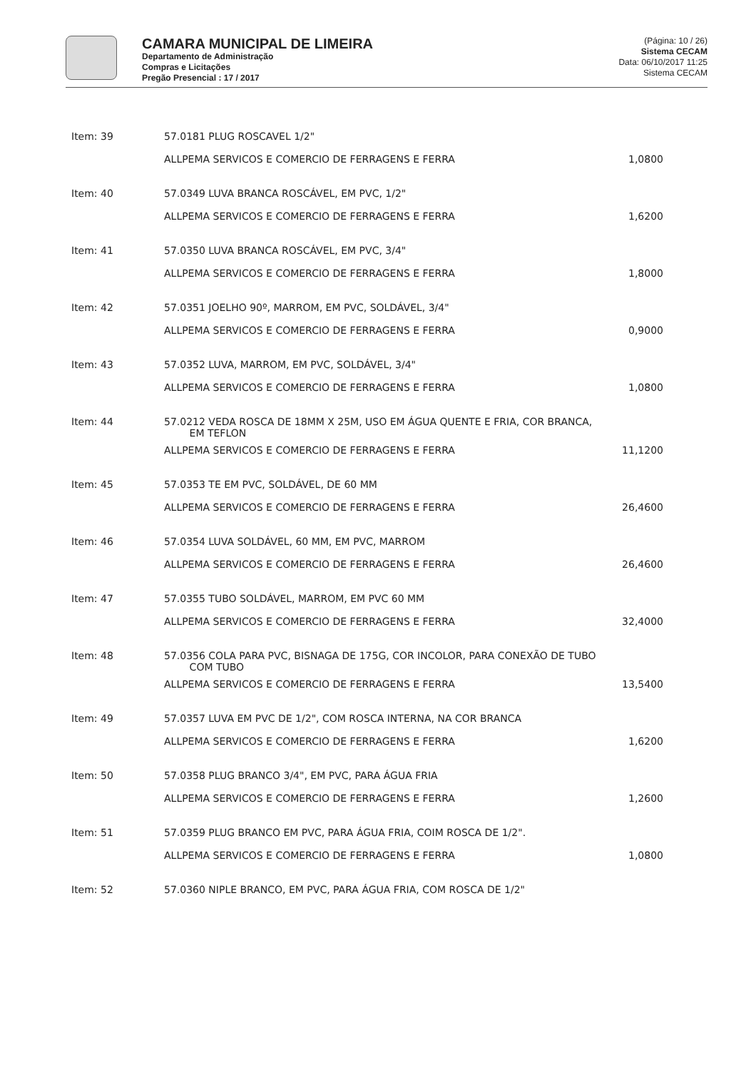CAMARA MUNICIPAL DE LIMEIRA
Departamento de Administração
Compras e Licitações
Pregão Presencial : 17 / 2017
(Página: 10 / 26)
Sistema CECAM
Data: 06/10/2017 11:25
Sistema CECAM
| Item: 39 | 57.0181 PLUG ROSCAVEL 1/2" | |
| | ALLPEMA SERVICOS E COMERCIO DE FERRAGENS E FERRA | 1,0800 |
| Item: 40 | 57.0349 LUVA BRANCA ROSCÁVEL, EM PVC, 1/2" | |
| | ALLPEMA SERVICOS E COMERCIO DE FERRAGENS E FERRA | 1,6200 |
| Item: 41 | 57.0350 LUVA BRANCA ROSCÁVEL, EM PVC, 3/4" | |
| | ALLPEMA SERVICOS E COMERCIO DE FERRAGENS E FERRA | 1,8000 |
| Item: 42 | 57.0351 JOELHO 90º, MARROM, EM PVC, SOLDÁVEL, 3/4" | |
| | ALLPEMA SERVICOS E COMERCIO DE FERRAGENS E FERRA | 0,9000 |
| Item: 43 | 57.0352 LUVA, MARROM, EM PVC, SOLDÁVEL, 3/4" | |
| | ALLPEMA SERVICOS E COMERCIO DE FERRAGENS E FERRA | 1,0800 |
| Item: 44 | 57.0212 VEDA ROSCA DE 18MM X 25M, USO EM ÁGUA QUENTE E FRIA, COR BRANCA, EM TEFLON | |
| | ALLPEMA SERVICOS E COMERCIO DE FERRAGENS E FERRA | 11,1200 |
| Item: 45 | 57.0353 TE EM PVC, SOLDÁVEL, DE 60 MM | |
| | ALLPEMA SERVICOS E COMERCIO DE FERRAGENS E FERRA | 26,4600 |
| Item: 46 | 57.0354 LUVA SOLDÁVEL, 60 MM, EM PVC, MARROM | |
| | ALLPEMA SERVICOS E COMERCIO DE FERRAGENS E FERRA | 26,4600 |
| Item: 47 | 57.0355 TUBO SOLDÁVEL, MARROM, EM PVC 60 MM | |
| | ALLPEMA SERVICOS E COMERCIO DE FERRAGENS E FERRA | 32,4000 |
| Item: 48 | 57.0356 COLA PARA PVC, BISNAGA DE 175G, COR INCOLOR, PARA CONEXÃO DE TUBO COM TUBO | |
| | ALLPEMA SERVICOS E COMERCIO DE FERRAGENS E FERRA | 13,5400 |
| Item: 49 | 57.0357 LUVA EM PVC DE 1/2", COM ROSCA INTERNA, NA COR BRANCA | |
| | ALLPEMA SERVICOS E COMERCIO DE FERRAGENS E FERRA | 1,6200 |
| Item: 50 | 57.0358 PLUG BRANCO 3/4", EM PVC, PARA ÁGUA FRIA | |
| | ALLPEMA SERVICOS E COMERCIO DE FERRAGENS E FERRA | 1,2600 |
| Item: 51 | 57.0359 PLUG BRANCO EM PVC, PARA ÁGUA FRIA, COIM ROSCA DE 1/2". | |
| | ALLPEMA SERVICOS E COMERCIO DE FERRAGENS E FERRA | 1,0800 |
| Item: 52 | 57.0360 NIPLE BRANCO, EM PVC, PARA ÁGUA FRIA, COM ROSCA DE 1/2" | |